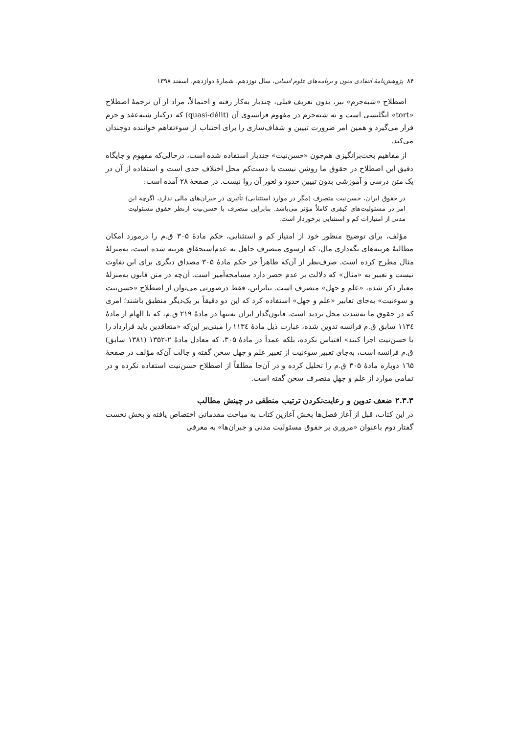۸۴ پژوهش‌نامهٔ انتقادی متون و برنامه‌های علوم انسانی، سال نوزدهم، شمارهٔ دوازدهم، اسفند ۱۳۹۸
اصطلاح «شبه‌جرم» نیز، بدون تعریف قبلی، چندبار به‌کار رفته و احتمالاً، مراد از آن ترجمهٔ اصطلاح «tort» انگلیسی است و نه شبه‌جرم در مفهوم فرانسوی آن (quasi-délit) که درکنار شبه‌عقد و جرم قرار می‌گیرد و همین امر ضرورت تبیین و شفاف‌سازی را برای اجتناب از سوءتفاهم خواننده دوچندان می‌کند.
از مفاهیم بحث‌برانگیزی هم‌چون «حسن‌نیت» چندبار استفاده شده است، درحالی‌که مفهوم و جایگاه دقیق این اصطلاح در حقوق ما روشن نیست یا دست‌کم محل اختلاف جدی است و استفاده از آن در یک متن درسی و آموزشی بدون تبیین حدود و ثغور آن روا نیست. در صفحهٔ ۲۸ آمده است:
در حقوق ایران، حسن‌نیت متصرف (مگر در موارد استثنایی) تأثیری در جبران‌های مالی ندارد، اگرچه این امر در مسئولیت‌های کیفری کاملاً مؤثر می‌باشد. بنابراین متصرف با حسن‌نیت ازنظر حقوق مسئولیت مدنی از امتیازات کم و استثنایی برخوردار است.
مؤلف، برای توضیح منظور خود از امتیاز کم و استثنایی، حکم مادهٔ ۳۰۵ ق.م را درمورد امکان مطالبهٔ هزینه‌های نگه‌داری مال، که ازسوی متصرف جاهل به عدم‌استحقاق هزینه شده است، به‌منزلهٔ مثال مطرح کرده است. صرف‌نظر از آن‌که ظاهراً جز حکم مادهٔ ۳۰۵ مصداق دیگری برای این تفاوت نیست و تعبیر به «مثال» که دلالت بر عدم حصر دارد مسامحه‌آمیز است. آن‌چه در متن قانون به‌منزلهٔ معیار ذکر شده، «علم و جهل» متصرف است. بنابراین، فقط درصورتی می‌توان از اصطلاح «حسن‌نیت و سوءنیت» به‌جای تعابیر «علم و جهل» استفاده کرد که این دو دقیقاً بر یک‌دیگر منطبق باشند؛ امری که در حقوق ما به‌شدت محل تردید است. قانون‌گذار ایران نه‌تنها در مادهٔ ۲۱۹ ق.م، که با الهام از مادهٔ ۱۱۳٤ سابق ق.م فرانسه تدوین شده، عبارت ذیل مادهٔ ۱۱۳٤ را مبنی‌بر این‌که «متعاقدین باید قرارداد را با حسن‌نیت اجرا کنند» اقتباس نکرده، بلکه عمداً در مادهٔ ۳۰۵، که معادل مادهٔ ۲-۱۳۵۲ (۱۳۸۱ سابق) ق.م فرانسه است، به‌جای تعبیر سوءنیت از تعبیر علم و جهل سخن گفته و جالب آن‌که مؤلف در صفحهٔ ۱٦۵ دوباره مادهٔ ۳۰۵ ق.م را تحلیل کرده و در آن‌جا مطلقاً از اصطلاح حسن‌نیت استفاده نکرده و در تمامی موارد از علم و جهلِ متصرف سخن گفته است.
۲.۳.۳ ضعف تدوین و رعایت‌نکردن ترتیب منطقی در چینش مطالب
در این کتاب، قبل از آغاز فصل‌ها بخش آغازین کتاب به مباحث مقدماتی اختصاص یافته و بخش نخست گفتار دوم باعنوان «مروری بر حقوق مسئولیت مدنی و جبران‌ها» به معرفی